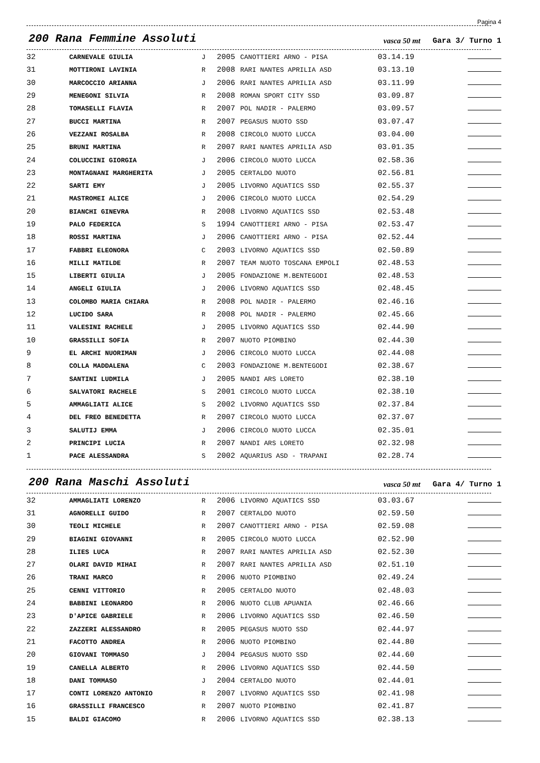Pagina 4
200 Rana Femmine Assoluti vasca 50 mt Gara 3/ Turno 1
| 32 | CARNEVALE GIULIA | J | 2005 | CANOTTIERI ARNO - PISA | 03.14.19 | |
| 31 | MOTTIRONI LAVINIA | R | 2008 | RARI NANTES APRILIA ASD | 03.13.10 | |
| 30 | MARCOCCIO ARIANNA | J | 2006 | RARI NANTES APRILIA ASD | 03.11.99 | |
| 29 | MENEGONI SILVIA | R | 2008 | ROMAN SPORT CITY SSD | 03.09.87 | |
| 28 | TOMASELLI FLAVIA | R | 2007 | POL NADIR - PALERMO | 03.09.57 | |
| 27 | BUCCI MARTINA | R | 2007 | PEGASUS NUOTO SSD | 03.07.47 | |
| 26 | VEZZANI ROSALBA | R | 2008 | CIRCOLO NUOTO LUCCA | 03.04.00 | |
| 25 | BRUNI MARTINA | R | 2007 | RARI NANTES APRILIA ASD | 03.01.35 | |
| 24 | COLUCCINI GIORGIA | J | 2006 | CIRCOLO NUOTO LUCCA | 02.58.36 | |
| 23 | MONTAGNANI MARGHERITA | J | 2005 | CERTALDO NUOTO | 02.56.81 | |
| 22 | SARTI EMY | J | 2005 | LIVORNO AQUATICS SSD | 02.55.37 | |
| 21 | MASTROMEI ALICE | J | 2006 | CIRCOLO NUOTO LUCCA | 02.54.29 | |
| 20 | BIANCHI GINEVRA | R | 2008 | LIVORNO AQUATICS SSD | 02.53.48 | |
| 19 | PALO FEDERICA | S | 1994 | CANOTTIERI ARNO - PISA | 02.53.47 | |
| 18 | ROSSI MARTINA | J | 2006 | CANOTTIERI ARNO - PISA | 02.52.44 | |
| 17 | FABBRI ELEONORA | C | 2003 | LIVORNO AQUATICS SSD | 02.50.89 | |
| 16 | MILLI MATILDE | R | 2007 | TEAM NUOTO TOSCANA EMPOLI | 02.48.53 | |
| 15 | LIBERTI GIULIA | J | 2005 | FONDAZIONE M.BENTEGODI | 02.48.53 | |
| 14 | ANGELI GIULIA | J | 2006 | LIVORNO AQUATICS SSD | 02.48.45 | |
| 13 | COLOMBO MARIA CHIARA | R | 2008 | POL NADIR - PALERMO | 02.46.16 | |
| 12 | LUCIDO SARA | R | 2008 | POL NADIR - PALERMO | 02.45.66 | |
| 11 | VALESINI RACHELE | J | 2005 | LIVORNO AQUATICS SSD | 02.44.90 | |
| 10 | GRASSILLI SOFIA | R | 2007 | NUOTO PIOMBINO | 02.44.30 | |
| 9 | EL ARCHI NUORIMAN | J | 2006 | CIRCOLO NUOTO LUCCA | 02.44.08 | |
| 8 | COLLA MADDALENA | C | 2003 | FONDAZIONE M.BENTEGODI | 02.38.67 | |
| 7 | SANTINI LUDMILA | J | 2005 | NANDI ARS LORETO | 02.38.10 | |
| 6 | SALVATORI RACHELE | S | 2001 | CIRCOLO NUOTO LUCCA | 02.38.10 | |
| 5 | AMMAGLIATI ALICE | S | 2002 | LIVORNO AQUATICS SSD | 02.37.84 | |
| 4 | DEL FREO BENEDETTA | R | 2007 | CIRCOLO NUOTO LUCCA | 02.37.07 | |
| 3 | SALUTIJ EMMA | J | 2006 | CIRCOLO NUOTO LUCCA | 02.35.01 | |
| 2 | PRINCIPI LUCIA | R | 2007 | NANDI ARS LORETO | 02.32.98 | |
| 1 | PACE ALESSANDRA | S | 2002 | AQUARIUS ASD - TRAPANI | 02.28.74 | |
200 Rana Maschi Assoluti vasca 50 mt Gara 4/ Turno 1
| 32 | AMMAGLIATI LORENZO | R | 2006 | LIVORNO AQUATICS SSD | 03.03.67 | |
| 31 | AGNORELLI GUIDO | R | 2007 | CERTALDO NUOTO | 02.59.50 | |
| 30 | TEOLI MICHELE | R | 2007 | CANOTTIERI ARNO - PISA | 02.59.08 | |
| 29 | BIAGINI GIOVANNI | R | 2005 | CIRCOLO NUOTO LUCCA | 02.52.90 | |
| 28 | ILIES LUCA | R | 2007 | RARI NANTES APRILIA ASD | 02.52.30 | |
| 27 | OLARI DAVID MIHAI | R | 2007 | RARI NANTES APRILIA ASD | 02.51.10 | |
| 26 | TRANI MARCO | R | 2006 | NUOTO PIOMBINO | 02.49.24 | |
| 25 | CENNI VITTORIO | R | 2005 | CERTALDO NUOTO | 02.48.03 | |
| 24 | BABBINI LEONARDO | R | 2006 | NUOTO CLUB APUANIA | 02.46.66 | |
| 23 | D'APICE GABRIELE | R | 2006 | LIVORNO AQUATICS SSD | 02.46.50 | |
| 22 | ZAZZERI ALESSANDRO | R | 2005 | PEGASUS NUOTO SSD | 02.44.97 | |
| 21 | FACOTTO ANDREA | R | 2006 | NUOTO PIOMBINO | 02.44.80 | |
| 20 | GIOVANI TOMMASO | J | 2004 | PEGASUS NUOTO SSD | 02.44.60 | |
| 19 | CANELLA ALBERTO | R | 2006 | LIVORNO AQUATICS SSD | 02.44.50 | |
| 18 | DANI TOMMASO | J | 2004 | CERTALDO NUOTO | 02.44.01 | |
| 17 | CONTI LORENZO ANTONIO | R | 2007 | LIVORNO AQUATICS SSD | 02.41.98 | |
| 16 | GRASSILLI FRANCESCO | R | 2007 | NUOTO PIOMBINO | 02.41.87 | |
| 15 | BALDI GIACOMO | R | 2006 | LIVORNO AQUATICS SSD | 02.38.13 | |